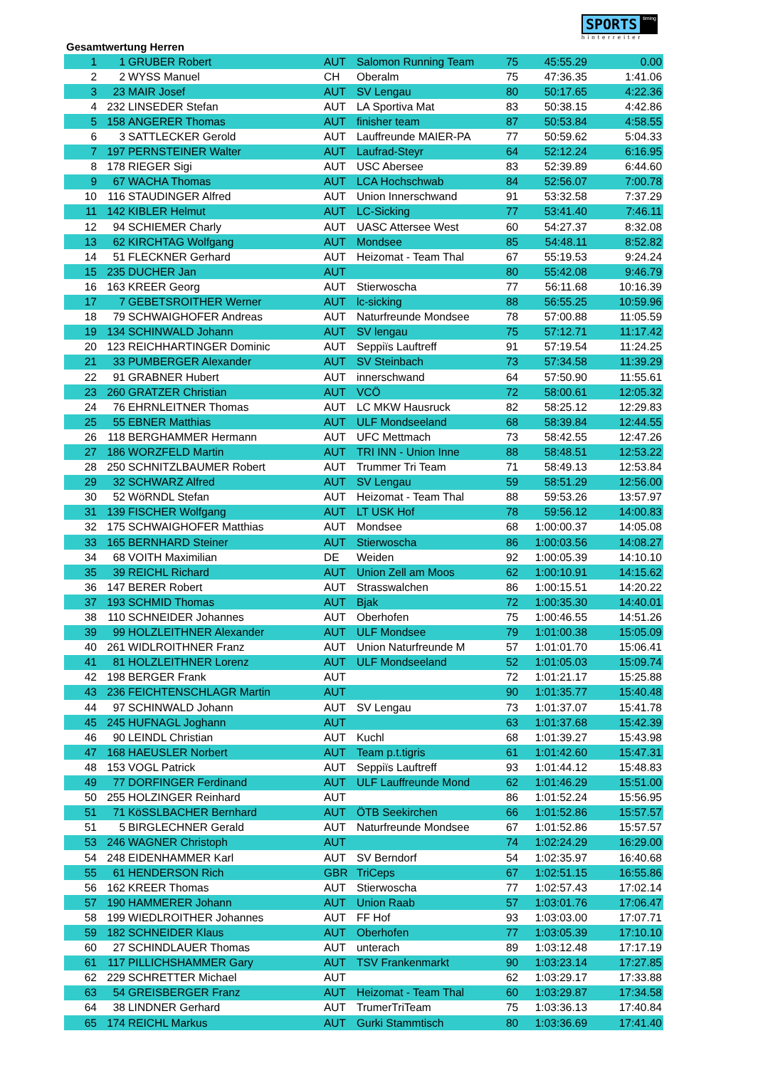SPORTS timing
hinterreiter
Gesamtwertung Herren
| 1 | 1 | GRUBER Robert | AUT | Salomon Running Team | 75 | 45:55.29 | 0.00 |
| 2 | 2 | WYSS Manuel | CH | Oberalm | 75 | 47:36.35 | 1:41.06 |
| 3 | 23 | MAIR Josef | AUT | SV Lengau | 80 | 50:17.65 | 4:22.36 |
| 4 | 232 | LINSEDER Stefan | AUT | LA Sportiva Mat | 83 | 50:38.15 | 4:42.86 |
| 5 | 158 | ANGERER Thomas | AUT | finisher team | 87 | 50:53.84 | 4:58.55 |
| 6 | 3 | SATTLECKER Gerold | AUT | Lauffreunde MAIER-PA | 77 | 50:59.62 | 5:04.33 |
| 7 | 197 | PERNSTEINER Walter | AUT | Laufrad-Steyr | 64 | 52:12.24 | 6:16.95 |
| 8 | 178 | RIEGER Sigi | AUT | USC Abersee | 83 | 52:39.89 | 6:44.60 |
| 9 | 67 | WACHA Thomas | AUT | LCA Hochschwab | 84 | 52:56.07 | 7:00.78 |
| 10 | 116 | STAUDINGER Alfred | AUT | Union Innerschwand | 91 | 53:32.58 | 7:37.29 |
| 11 | 142 | KIBLER Helmut | AUT | LC-Sicking | 77 | 53:41.40 | 7:46.11 |
| 12 | 94 | SCHIEMER Charly | AUT | UASC Attersee West | 60 | 54:27.37 | 8:32.08 |
| 13 | 62 | KIRCHTAG Wolfgang | AUT | Mondsee | 85 | 54:48.11 | 8:52.82 |
| 14 | 51 | FLECKNER Gerhard | AUT | Heizomat - Team Thal | 67 | 55:19.53 | 9:24.24 |
| 15 | 235 | DUCHER Jan | AUT | | 80 | 55:42.08 | 9:46.79 |
| 16 | 163 | KREER Georg | AUT | Stierwoscha | 77 | 56:11.68 | 10:16.39 |
| 17 | 7 | GEBETSROITHER Werner | AUT | lc-sicking | 88 | 56:55.25 | 10:59.96 |
| 18 | 79 | SCHWAIGHOFER Andreas | AUT | Naturfreunde Mondsee | 78 | 57:00.88 | 11:05.59 |
| 19 | 134 | SCHINWALD Johann | AUT | SV lengau | 75 | 57:12.71 | 11:17.42 |
| 20 | 123 | REICHHARTINGER Dominic | AUT | Seppiïs Lauftreff | 91 | 57:19.54 | 11:24.25 |
| 21 | 33 | PUMBERGER Alexander | AUT | SV Steinbach | 73 | 57:34.58 | 11:39.29 |
| 22 | 91 | GRABNER Hubert | AUT | innerschwand | 64 | 57:50.90 | 11:55.61 |
| 23 | 260 | GRATZER Christian | AUT | VCÖ | 72 | 58:00.61 | 12:05.32 |
| 24 | 76 | EHRNLEITNER Thomas | AUT | LC MKW Hausruck | 82 | 58:25.12 | 12:29.83 |
| 25 | 55 | EBNER Matthias | AUT | ULF Mondseeland | 68 | 58:39.84 | 12:44.55 |
| 26 | 118 | BERGHAMMER Hermann | AUT | UFC Mettmach | 73 | 58:42.55 | 12:47.26 |
| 27 | 186 | WORZFELD Martin | AUT | TRI INN - Union Inne | 88 | 58:48.51 | 12:53.22 |
| 28 | 250 | SCHNITZLBAUMER Robert | AUT | Trummer Tri Team | 71 | 58:49.13 | 12:53.84 |
| 29 | 32 | SCHWARZ Alfred | AUT | SV Lengau | 59 | 58:51.29 | 12:56.00 |
| 30 | 52 | WöRNDL Stefan | AUT | Heizomat - Team Thal | 88 | 59:53.26 | 13:57.97 |
| 31 | 139 | FISCHER Wolfgang | AUT | LT USK Hof | 78 | 59:56.12 | 14:00.83 |
| 32 | 175 | SCHWAIGHOFER Matthias | AUT | Mondsee | 68 | 1:00:00.37 | 14:05.08 |
| 33 | 165 | BERNHARD Steiner | AUT | Stierwoscha | 86 | 1:00:03.56 | 14:08.27 |
| 34 | 68 | VOITH Maximilian | DE | Weiden | 92 | 1:00:05.39 | 14:10.10 |
| 35 | 39 | REICHL Richard | AUT | Union Zell am Moos | 62 | 1:00:10.91 | 14:15.62 |
| 36 | 147 | BERER Robert | AUT | Strasswalchen | 86 | 1:00:15.51 | 14:20.22 |
| 37 | 193 | SCHMID Thomas | AUT | Bjak | 72 | 1:00:35.30 | 14:40.01 |
| 38 | 110 | SCHNEIDER Johannes | AUT | Oberhofen | 75 | 1:00:46.55 | 14:51.26 |
| 39 | 99 | HOLZLEITHNER Alexander | AUT | ULF Mondsee | 79 | 1:01:00.38 | 15:05.09 |
| 40 | 261 | WIDLROITHNER Franz | AUT | Union Naturfreunde M | 57 | 1:01:01.70 | 15:06.41 |
| 41 | 81 | HOLZLEITHNER Lorenz | AUT | ULF Mondseeland | 52 | 1:01:05.03 | 15:09.74 |
| 42 | 198 | BERGER Frank | AUT | | 72 | 1:01:21.17 | 15:25.88 |
| 43 | 236 | FEICHTENSCHLAGR Martin | AUT | | 90 | 1:01:35.77 | 15:40.48 |
| 44 | 97 | SCHINWALD Johann | AUT | SV Lengau | 73 | 1:01:37.07 | 15:41.78 |
| 45 | 245 | HUFNAGL Joghann | AUT | | 63 | 1:01:37.68 | 15:42.39 |
| 46 | 90 | LEINDL Christian | AUT | Kuchl | 68 | 1:01:39.27 | 15:43.98 |
| 47 | 168 | HAEUSLER Norbert | AUT | Team p.t.tigris | 61 | 1:01:42.60 | 15:47.31 |
| 48 | 153 | VOGL Patrick | AUT | Seppiïs Lauftreff | 93 | 1:01:44.12 | 15:48.83 |
| 49 | 77 | DORFINGER Ferdinand | AUT | ULF Lauffreunde Mond | 62 | 1:01:46.29 | 15:51.00 |
| 50 | 255 | HOLZINGER Reinhard | AUT | | 86 | 1:01:52.24 | 15:56.95 |
| 51 | 71 | KöSSLBACHER Bernhard | AUT | ÖTB Seekirchen | 66 | 1:01:52.86 | 15:57.57 |
| 51 | 5 | BIRGLECHNER Gerald | AUT | Naturfreunde Mondsee | 67 | 1:01:52.86 | 15:57.57 |
| 53 | 246 | WAGNER Christoph | AUT | | 74 | 1:02:24.29 | 16:29.00 |
| 54 | 248 | EIDENHAMMER Karl | AUT | SV Berndorf | 54 | 1:02:35.97 | 16:40.68 |
| 55 | 61 | HENDERSON Rich | GBR | TriCeps | 67 | 1:02:51.15 | 16:55.86 |
| 56 | 162 | KREER Thomas | AUT | Stierwoscha | 77 | 1:02:57.43 | 17:02.14 |
| 57 | 190 | HAMMERER Johann | AUT | Union Raab | 57 | 1:03:01.76 | 17:06.47 |
| 58 | 199 | WIEDLROITHER Johannes | AUT | FF Hof | 93 | 1:03:03.00 | 17:07.71 |
| 59 | 182 | SCHNEIDER Klaus | AUT | Oberhofen | 77 | 1:03:05.39 | 17:10.10 |
| 60 | 27 | SCHINDLAUER Thomas | AUT | unterach | 89 | 1:03:12.48 | 17:17.19 |
| 61 | 117 | PILLICHSHAMMER Gary | AUT | TSV Frankenmarkt | 90 | 1:03:23.14 | 17:27.85 |
| 62 | 229 | SCHRETTER Michael | AUT | | 62 | 1:03:29.17 | 17:33.88 |
| 63 | 54 | GREISBERGER Franz | AUT | Heizomat - Team Thal | 60 | 1:03:29.87 | 17:34.58 |
| 64 | 38 | LINDNER Gerhard | AUT | TrumerTriTeam | 75 | 1:03:36.13 | 17:40.84 |
| 65 | 174 | REICHL Markus | AUT | Gurki Stammtisch | 80 | 1:03:36.69 | 17:41.40 |